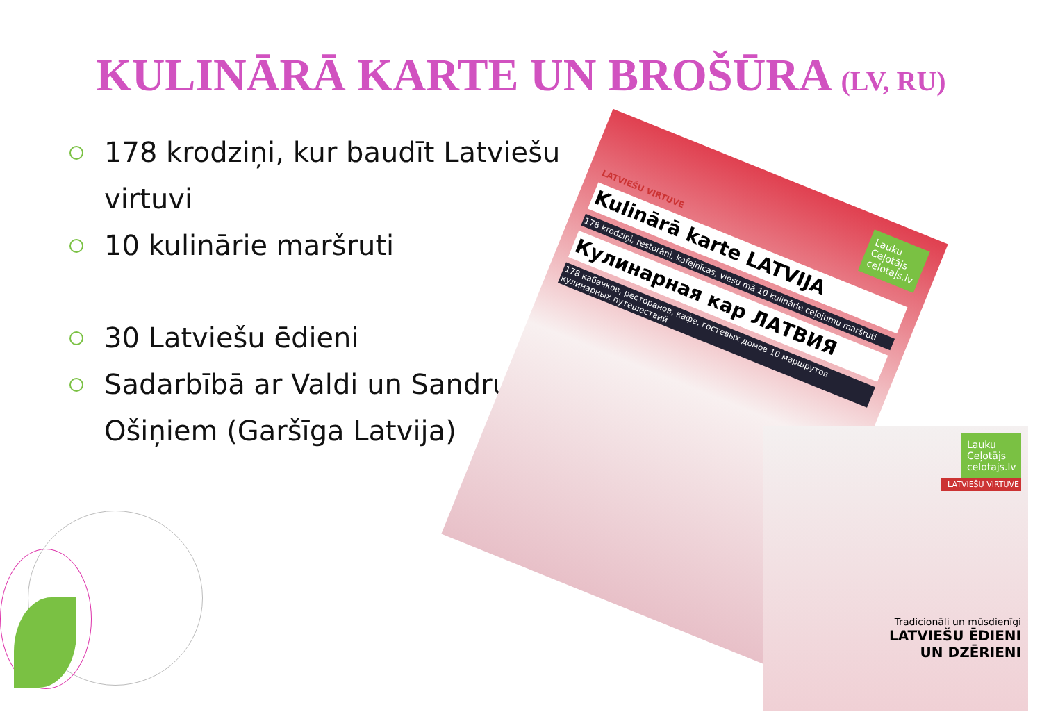KULINĀRĀ KARTE UN BROŠŪRA (LV, RU)
178 krodziņi, kur baudīt Latviešu virtuvi
10 kulinārie maršruti
30 Latviešu ēdieni
Sadarbībā ar Valdi un Sandru Ošiņiem (Garšīga Latvija)
Lauku Ceļotājs celotajs.lv
LATVIEŠU VIRTUVE
Kulinārā karte LATVIJA
178 krodziņi, restorāni, kafejnīcas, viesu mā 10 kulinārie ceļojumu maršruti
Кулинарная кар ЛАТВИЯ
178 кабачков, ресторанов, кафе, гостевых домов 10 маршрутов кулинарных путешествий
Lauku Ceļotājs celotajs.lv
LATVIEŠU VIRTUVE
Tradicionāli un mūsdienīgi
LATVIEŠU ĒDIENI
UN DZĒRIENI